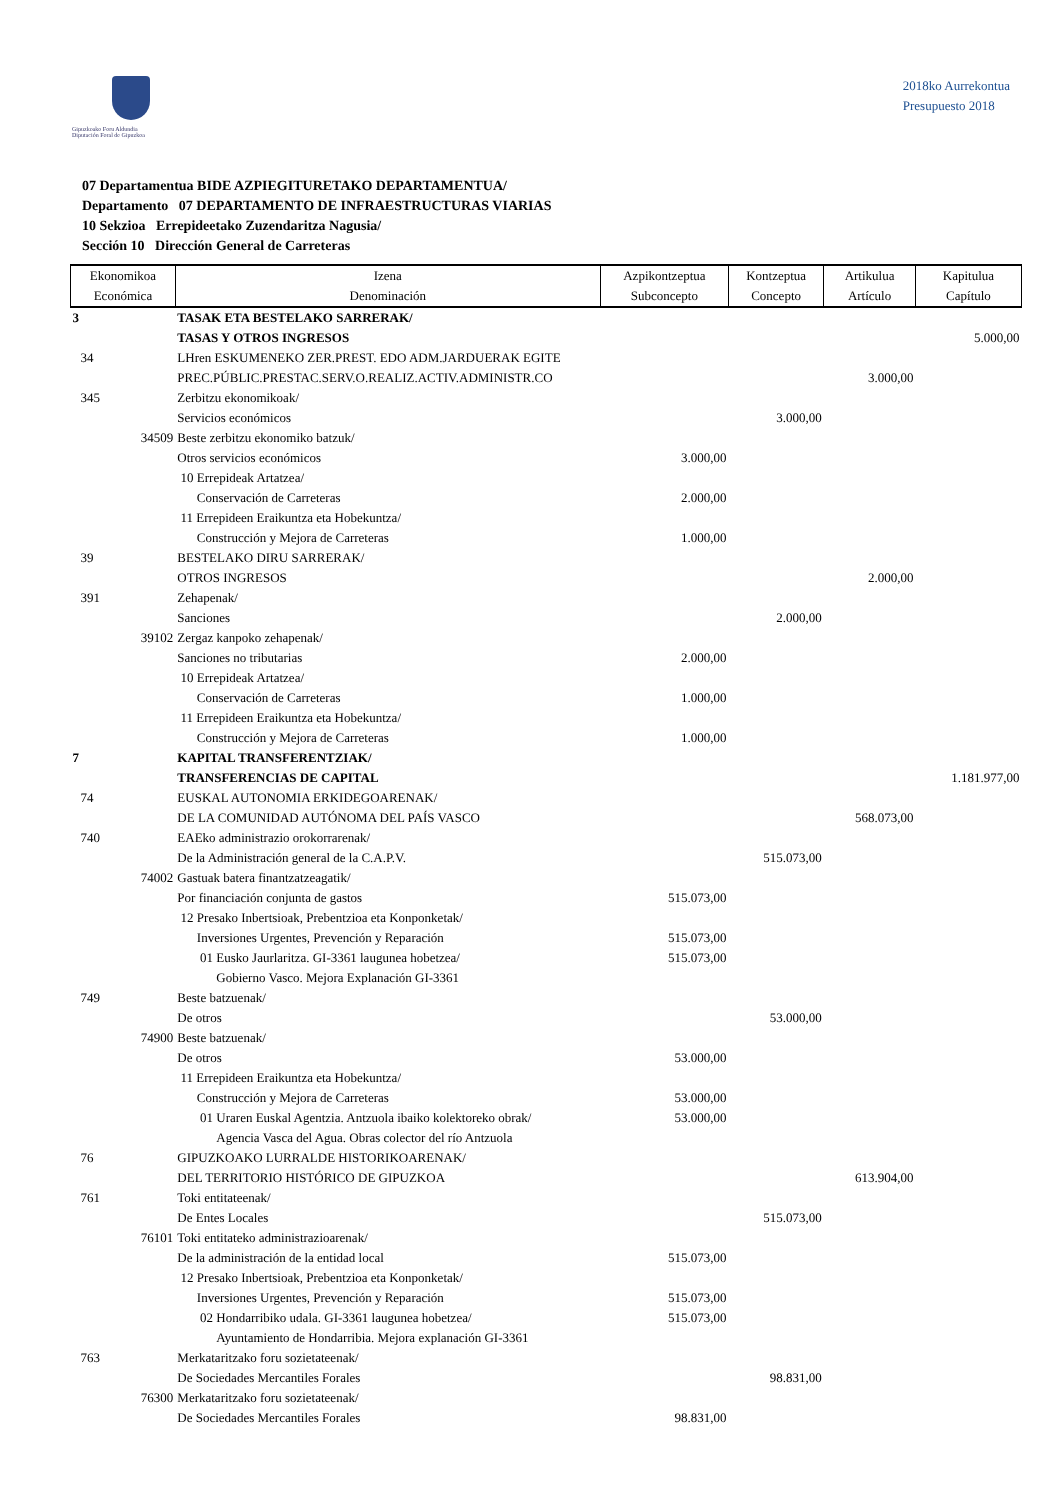Gipuzkoako Foru Aldundia
Diputación Foral de Gipuzkoa
2018ko Aurrekontua
Presupuesto 2018
07 Departamentua BIDE AZPIEGITURETAKO DEPARTAMENTUA/
Departamento 07 DEPARTAMENTO DE INFRAESTRUCTURAS VIARIAS
10 Sekzioa Errepideetako Zuzendaritza Nagusia/
Sección 10 Dirección General de Carreteras
| Ekonomikoa Económica | Izena Denominación | Azpikontzeptua Subconcepto | Kontzeptua Concepto | Artikulua Artículo | Kapitulua Capítulo |
| --- | --- | --- | --- | --- | --- |
| 3 | TASAK ETA BESTELAKO SARRERAK/ | | | | |
| | TASAS Y OTROS INGRESOS | | | | 5.000,00 |
| 34 | LHren ESKUMENEKO ZER.PREST. EDO ADM.JARDUERAK EGITE | | | | |
| | PREC.PÚBLIC.PRESTAC.SERV.O.REALIZ.ACTIV.ADMINISTR.CO | | | 3.000,00 | |
| 345 | Zerbitzu ekonomikoak/ | | | | |
| | Servicios económicos | | 3.000,00 | | |
| 34509 | Beste zerbitzu ekonomiko batzuk/ | | | | |
| | Otros servicios económicos | 3.000,00 | | | |
| | 10 Errepideak Artatzea/ | | | | |
| | Conservación de Carreteras | 2.000,00 | | | |
| | 11 Errepideen Eraikuntza eta Hobekuntza/ | | | | |
| | Construcción y Mejora de Carreteras | 1.000,00 | | | |
| 39 | BESTELAKO DIRU SARRERAK/ | | | | |
| | OTROS INGRESOS | | | 2.000,00 | |
| 391 | Zehapenak/ | | | | |
| | Sanciones | | 2.000,00 | | |
| 39102 | Zergaz kanpoko zehapenak/ | | | | |
| | Sanciones no tributarias | 2.000,00 | | | |
| | 10 Errepideak Artatzea/ | | | | |
| | Conservación de Carreteras | 1.000,00 | | | |
| | 11 Errepideen Eraikuntza eta Hobekuntza/ | | | | |
| | Construcción y Mejora de Carreteras | 1.000,00 | | | |
| 7 | KAPITAL TRANSFERENTZIAK/ | | | | |
| | TRANSFERENCIAS DE CAPITAL | | | | 1.181.977,00 |
| 74 | EUSKAL AUTONOMIA ERKIDEGOARENAK/ | | | | |
| | DE LA COMUNIDAD AUTÓNOMA DEL PAÍS VASCO | | | 568.073,00 | |
| 740 | EAEko administrazio orokorrarenak/ | | | | |
| | De la Administración general de la C.A.P.V. | | 515.073,00 | | |
| 74002 | Gastuak batera finantzatzeagatik/ | | | | |
| | Por financiación conjunta de gastos | 515.073,00 | | | |
| | 12 Presako Inbertsioak, Prebentzioa eta Konponketak/ | | | | |
| | Inversiones Urgentes, Prevención y Reparación | 515.073,00 | | | |
| | 01 Eusko Jaurlaritza. GI-3361 laugunea hobetzea/ | 515.073,00 | | | |
| | Gobierno Vasco. Mejora Explanación GI-3361 | | | | |
| 749 | Beste batzuenak/ | | | | |
| | De otros | | 53.000,00 | | |
| 74900 | Beste batzuenak/ | | | | |
| | De otros | 53.000,00 | | | |
| | 11 Errepideen Eraikuntza eta Hobekuntza/ | | | | |
| | Construcción y Mejora de Carreteras | 53.000,00 | | | |
| | 01 Uraren Euskal Agentzia. Antzuola ibaiko kolektoreko obrak/ | 53.000,00 | | | |
| | Agencia Vasca del Agua. Obras colector del río Antzuola | | | | |
| 76 | GIPUZKOAKO LURRALDE HISTORIKOARENAK/ | | | | |
| | DEL TERRITORIO HISTÓRICO DE GIPUZKOA | | | 613.904,00 | |
| 761 | Toki entitateenak/ | | | | |
| | De Entes Locales | | 515.073,00 | | |
| 76101 | Toki entitateko administrazioarenak/ | | | | |
| | De la administración de la entidad local | 515.073,00 | | | |
| | 12 Presako Inbertsioak, Prebentzioa eta Konponketak/ | | | | |
| | Inversiones Urgentes, Prevención y Reparación | 515.073,00 | | | |
| | 02 Hondarribiko udala. GI-3361 laugunea hobetzea/ | 515.073,00 | | | |
| | Ayuntamiento de Hondarribia. Mejora explanación GI-3361 | | | | |
| 763 | Merkataritzako foru sozietateenak/ | | | | |
| | De Sociedades Mercantiles Forales | | 98.831,00 | | |
| 76300 | Merkataritzako foru sozietateenak/ | | | | |
| | De Sociedades Mercantiles Forales | 98.831,00 | | | |